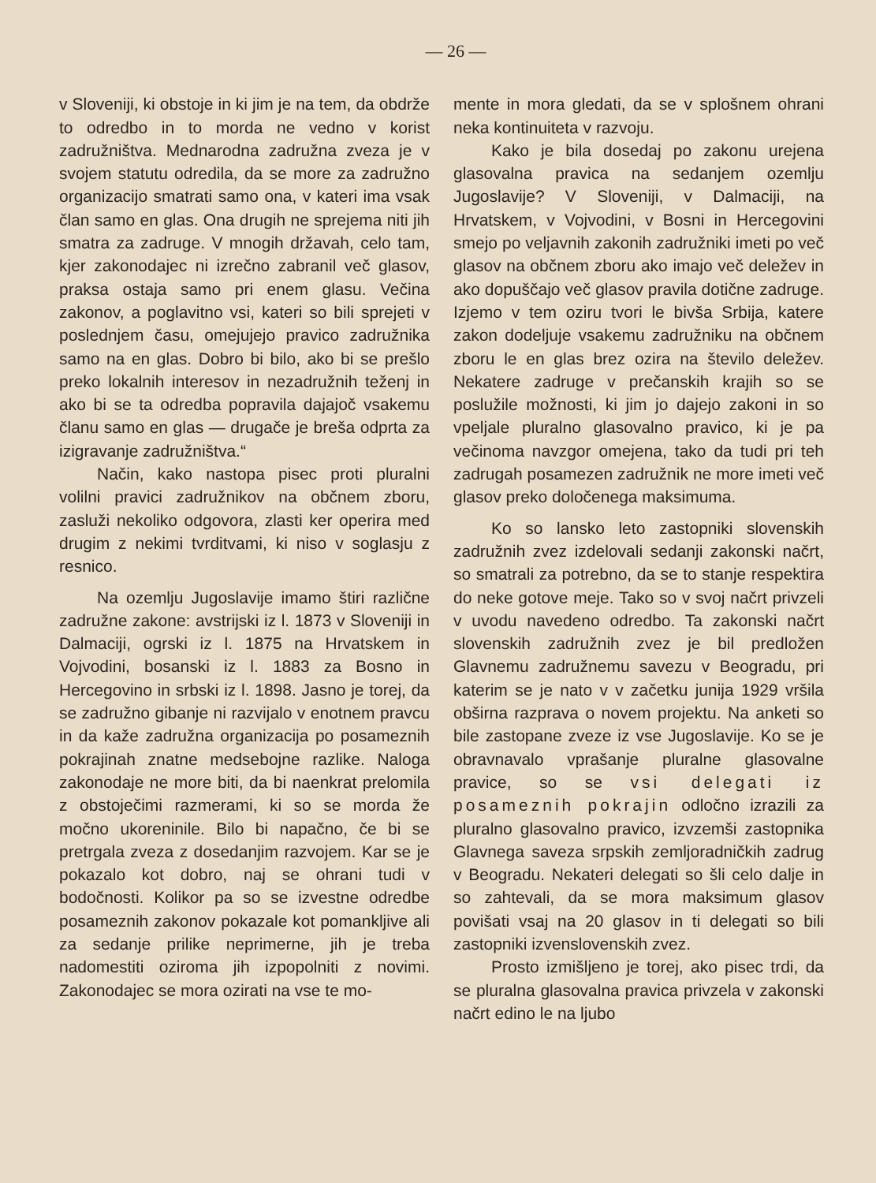— 26 —
v Sloveniji, ki obstoje in ki jim je na tem, da obdrže to odredbo in to morda ne vedno v korist zadružništva. Mednarodna zadružna zveza je v svojem statutu odredila, da se more za zadružno organizacijo smatrati samo ona, v kateri ima vsak član samo en glas. Ona drugih ne sprejema niti jih smatra za zadruge. V mnogih državah, celo tam, kjer zakonodajec ni izrečno zabranil več glasov, praksa ostaja samo pri enem glasu. Večina zakonov, a poglavitno vsi, kateri so bili sprejeti v poslednjem času, omejujejo pravico zadružnika samo na en glas. Dobro bi bilo, ako bi se prešlo preko lokalnih interesov in nezadružnih teženj in ako bi se ta odredba popravila dajajoč vsakemu članu samo en glas — drugače je breša odprta za izigravanje zadružništva.“
Način, kako nastopa pisec proti pluralni volilni pravici zadružnikov na občnem zboru, zasluži nekoliko odgovora, zlasti ker operira med drugim z nekimi tvrditvami, ki niso v soglasju z resnico.
Na ozemlju Jugoslavije imamo štiri različne zadružne zakone: avstrijski iz l. 1873 v Sloveniji in Dalmaciji, ogrski iz l. 1875 na Hrvatskem in Vojvodini, bosanski iz l. 1883 za Bosno in Hercegovino in srbski iz l. 1898. Jasno je torej, da se zadružno gibanje ni razvijalo v enotnem pravcu in da kaže zadružna organizacija po posameznih pokrajinah znatne medsebojne razlike. Naloga zakonodaje ne more biti, da bi naenkrat prelomila z obstoječimi razmerami, ki so se morda že močno ukoreninile. Bilo bi napačno, če bi se pretrgala zveza z dosedanjim razvojem. Kar se je pokazalo kot dobro, naj se ohrani tudi v bodočnosti. Kolikor pa so se izvestne odredbe posameznih zakonov pokazale kot pomankljive ali za sedanje prilike neprimerne, jih je treba nadomestiti oziroma jih izpopolniti z novimi. Zakonodajec se mora ozirati na vse te mo-
mente in mora gledati, da se v splošnem ohrani neka kontinuiteta v razvoju.
Kako je bila dosedaj po zakonu urejena glasovalna pravica na sedanjem ozemlju Jugoslavije? V Sloveniji, v Dalmaciji, na Hrvatskem, v Vojvodini, v Bosni in Hercegovini smejo po veljavnih zakonih zadružniki imeti po več glasov na občnem zboru ako imajo več deležev in ako dopuščajo več glasov pravila dotične zadruge. Izjemo v tem oziru tvori le bivša Srbija, katere zakon dodeljuje vsakemu zadružniku na občnem zboru le en glas brez ozira na število deležev. Nekatere zadruge v prečanskih krajih so se poslužile možnosti, ki jim jo dajejo zakoni in so vpeljale pluralno glasovalno pravico, ki je pa večinoma navzgor omejena, tako da tudi pri teh zadrugah posamezen zadružnik ne more imeti več glasov preko določenega maksimuma.
Ko so lansko leto zastopniki slovenskih zadružnih zvez izdelovali sedanji zakonski načrt, so smatrali za potrebno, da se to stanje respektira do neke gotove meje. Tako so v svoj načrt privzeli v uvodu navedeno odredbo. Ta zakonski načrt slovenskih zadružnih zvez je bil predložen Glavnemu zadružnemu savezu v Beogradu, pri katerim se je nato v v začetku junija 1929 vršila obširna razprava o novem projektu. Na anketi so bile zastopane zveze iz vse Jugoslavije. Ko se je obravnavalo vprašanje pluralne glasovalne pravice, so se vsi delegati iz posameznih pokrajin odločno izrazili za pluralno glasovalno pravico, izvzemši zastopnika Glavnega saveza srpskih zemljoradničkih zadrug v Beogradu. Nekateri delegati so šli celo dalje in so zahtevali, da se mora maksimum glasov povišati vsaj na 20 glasov in ti delegati so bili zastopniki izvenslovenskih zvez.
Prosto izmišljeno je torej, ako pisec trdi, da se pluralna glasovalna pravica privzela v zakonski načrt edino le na ljubo